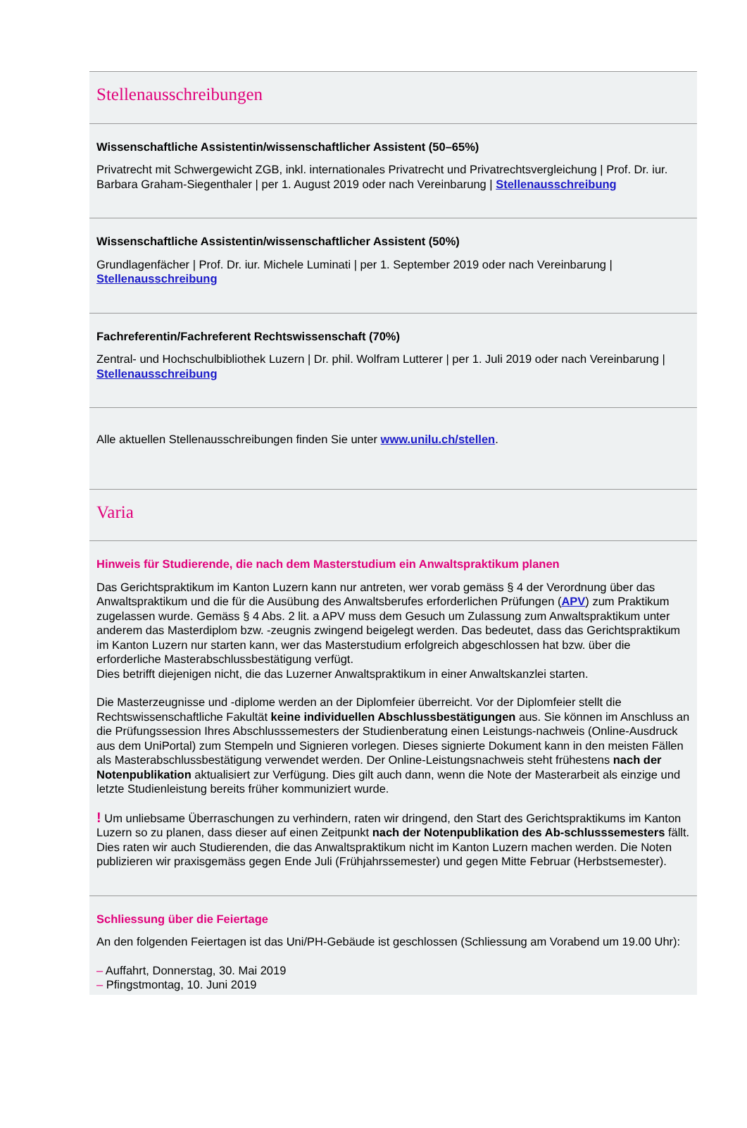Stellenausschreibungen
Wissenschaftliche Assistentin/wissenschaftlicher Assistent (50–65%)
Privatrecht mit Schwergewicht ZGB, inkl. internationales Privatrecht und Privatrechtsvergleichung | Prof. Dr. iur. Barbara Graham-Siegenthaler | per 1. August 2019 oder nach Vereinbarung | Stellenausschreibung
Wissenschaftliche Assistentin/wissenschaftlicher Assistent (50%)
Grundlagenfächer | Prof. Dr. iur. Michele Luminati | per 1. September 2019 oder nach Vereinbarung | Stellenausschreibung
Fachreferentin/Fachreferent Rechtswissenschaft (70%)
Zentral- und Hochschulbibliothek Luzern | Dr. phil. Wolfram Lutterer | per 1. Juli 2019 oder nach Vereinbarung | Stellenausschreibung
Alle aktuellen Stellenausschreibungen finden Sie unter www.unilu.ch/stellen.
Varia
Hinweis für Studierende, die nach dem Masterstudium ein Anwaltspraktikum planen
Das Gerichtspraktikum im Kanton Luzern kann nur antreten, wer vorab gemäss § 4 der Verordnung über das Anwaltspraktikum und die für die Ausübung des Anwaltsberufes erforderlichen Prüfungen (APV) zum Praktikum zugelassen wurde. Gemäss § 4 Abs. 2 lit. a APV muss dem Gesuch um Zulassung zum Anwaltspraktikum unter anderem das Masterdiplom bzw. -zeugnis zwingend beigelegt werden. Das bedeutet, dass das Gerichtspraktikum im Kanton Luzern nur starten kann, wer das Masterstudium erfolgreich abgeschlossen hat bzw. über die erforderliche Masterabschlussbestätigung verfügt.
Dies betrifft diejenigen nicht, die das Luzerner Anwaltspraktikum in einer Anwaltskanzlei starten.
Die Masterzeugnisse und -diplome werden an der Diplomfeier überreicht. Vor der Diplomfeier stellt die Rechtswissenschaftliche Fakultät keine individuellen Abschlussbestätigungen aus. Sie können im Anschluss an die Prüfungssession Ihres Abschlusssemesters der Studienberatung einen Leistungs-nachweis (Online-Ausdruck aus dem UniPortal) zum Stempeln und Signieren vorlegen. Dieses signierte Dokument kann in den meisten Fällen als Masterabschlussbestätigung verwendet werden. Der Online-Leistungsnachweis steht frühestens nach der Notenpublikation aktualisiert zur Verfügung. Dies gilt auch dann, wenn die Note der Masterarbeit als einzige und letzte Studienleistung bereits früher kommuniziert wurde.
! Um unliebsame Überraschungen zu verhindern, raten wir dringend, den Start des Gerichtspraktikums im Kanton Luzern so zu planen, dass dieser auf einen Zeitpunkt nach der Notenpublikation des Ab-schlusssemesters fällt. Dies raten wir auch Studierenden, die das Anwaltspraktikum nicht im Kanton Luzern machen werden. Die Noten publizieren wir praxisgemäss gegen Ende Juli (Frühjahrssemester) und gegen Mitte Februar (Herbstsemester).
Schliessung über die Feiertage
An den folgenden Feiertagen ist das Uni/PH-Gebäude ist geschlossen (Schliessung am Vorabend um 19.00 Uhr):
– Auffahrt, Donnerstag, 30. Mai 2019
– Pfingstmontag, 10. Juni 2019